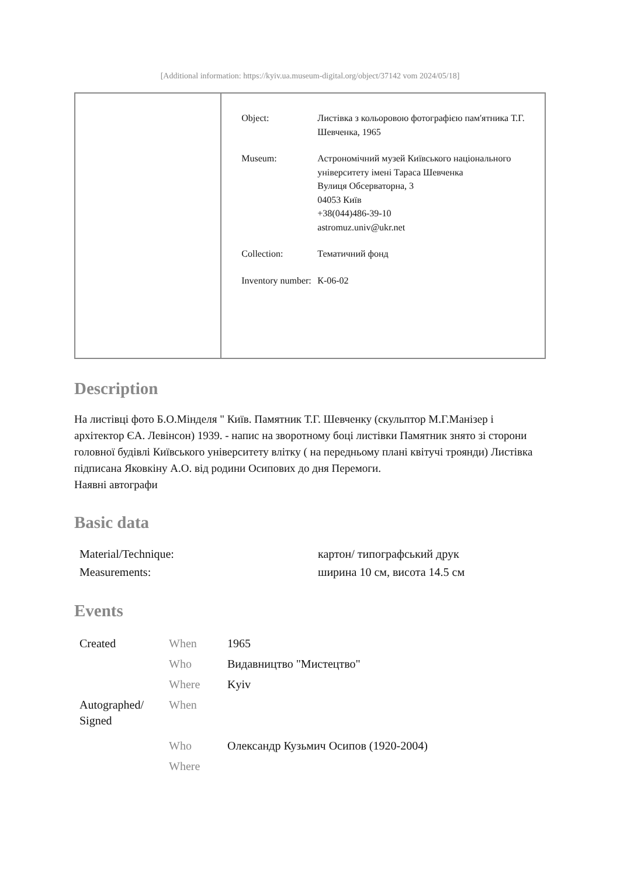[Additional information: https://kyiv.ua.museum-digital.org/object/37142 vom 2024/05/18]
| Object: | Листівка з кольоровою фотографією пам'ятника Т.Г. Шевченка, 1965 |
| Museum: | Астрономічний музей Київського національного університету імені Тараса Шевченка Вулиця Обсерваторна, 3 04053 Київ +38(044)486-39-10 astromuz.univ@ukr.net |
| Collection: | Тематичний фонд |
| Inventory number: | К-06-02 |
Description
На листівці фото Б.О.Мінделя " Київ. Памятник Т.Г. Шевченку (скульптор М.Г.Манізер і архітектор ЄА. Левінсон) 1939. - напис на зворотному боці листівки Памятник знято зі сторони головної будівлі Київського університету влітку ( на передньому плані квітучі троянди) Листівка підписана Яковкіну А.О. від родини Осипових до дня Перемоги.
Наявні автографи
Basic data
| Material/Technique: | картон/ типографський друк |
| Measurements: | ширина 10 см, висота 14.5 см |
Events
| Created | When | 1965 |
| | Who | Видавництво "Мистецтво" |
| | Where | Kyiv |
| Autographed/ Signed | When | |
| | Who | Олександр Кузьмич Осипов (1920-2004) |
| | Where | |